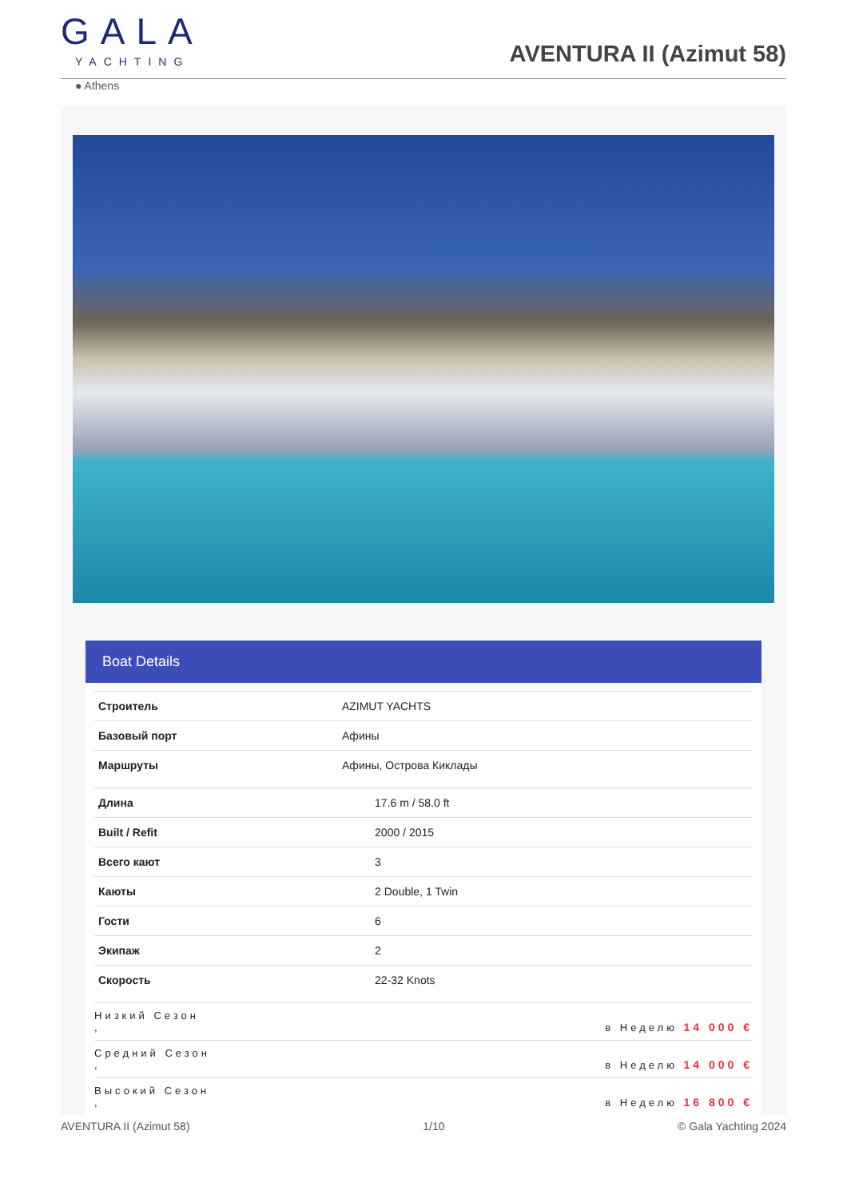GALA
YACHTING
AVENTURA II (Azimut 58)
● Athens
Boat Details
| Строитель | AZIMUT YACHTS |
| Базовый порт | Афины |
| Маршруты | Афины, Острова Киклады |
| Длина | 17.6 m / 58.0 ft |
| Built / Refit | 2000 / 2015 |
| Всего кают | 3 |
| Каюты | 2 Double, 1 Twin |
| Гости | 6 |
| Экипаж | 2 |
| Скорость | 22-32 Knots |
| Низкий Сезон , | в Неделю 14 000 € |
| Средний Сезон , | в Неделю 14 000 € |
| Высокий Сезон , | в Неделю 16 800 € |
AVENTURA II (Azimut 58) 1/10 © Gala Yachting 2024